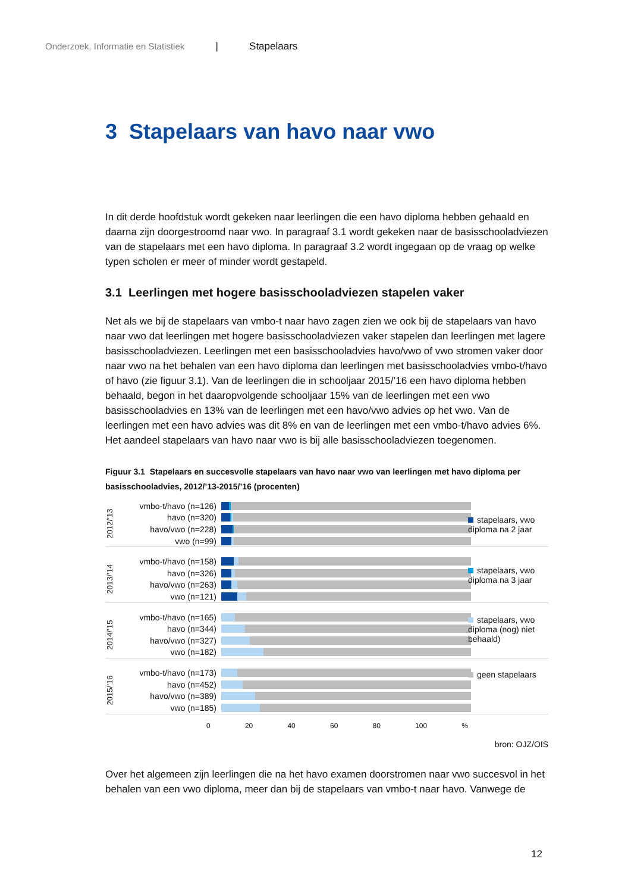Onderzoek, Informatie en Statistiek | Stapelaars
3 Stapelaars van havo naar vwo
In dit derde hoofdstuk wordt gekeken naar leerlingen die een havo diploma hebben gehaald en daarna zijn doorgestroomd naar vwo. In paragraaf 3.1 wordt gekeken naar de basisschooladviezen van de stapelaars met een havo diploma. In paragraaf 3.2 wordt ingegaan op de vraag op welke typen scholen er meer of minder wordt gestapeld.
3.1 Leerlingen met hogere basisschooladviezen stapelen vaker
Net als we bij de stapelaars van vmbo-t naar havo zagen zien we ook bij de stapelaars van havo naar vwo dat leerlingen met hogere basisschooladviezen vaker stapelen dan leerlingen met lagere basisschooladviezen. Leerlingen met een basisschooladvies havo/vwo of vwo stromen vaker door naar vwo na het behalen van een havo diploma dan leerlingen met basisschooladvies vmbo-t/havo of havo (zie figuur 3.1). Van de leerlingen die in schooljaar 2015/’16 een havo diploma hebben behaald, begon in het daaropvolgende schooljaar 15% van de leerlingen met een vwo basisschooladvies en 13% van de leerlingen met een havo/vwo advies op het vwo. Van de leerlingen met een havo advies was dit 8% en van de leerlingen met een vmbo-t/havo advies 6%. Het aandeel stapelaars van havo naar vwo is bij alle basisschooladviezen toegenomen.
Figuur 3.1 Stapelaars en succesvolle stapelaars van havo naar vwo van leerlingen met havo diploma per basisschooladvies, 2012/’13-2015/’16 (procenten)
2012/’13
vmbo-t/havo (n=126)
havo (n=320)
havo/vwo (n=228)
vwo (n=99)
2013/’14
vmbo-t/havo (n=158)
havo (n=326)
havo/vwo (n=263)
vwo (n=121)
2014/’15
vmbo-t/havo (n=165)
havo (n=344)
havo/vwo (n=327)
vwo (n=182)
2015/’16
vmbo-t/havo (n=173)
havo (n=452)
havo/vwo (n=389)
vwo (n=185)
0 20 40 60 80 100 %
stapelaars, vwo diploma na 2 jaar
stapelaars, vwo diploma na 3 jaar
stapelaars, vwo diploma (nog) niet behaald)
geen stapelaars
bron: OJZ/OIS
Over het algemeen zijn leerlingen die na het havo examen doorstromen naar vwo succesvol in het behalen van een vwo diploma, meer dan bij de stapelaars van vmbo-t naar havo. Vanwege de
12